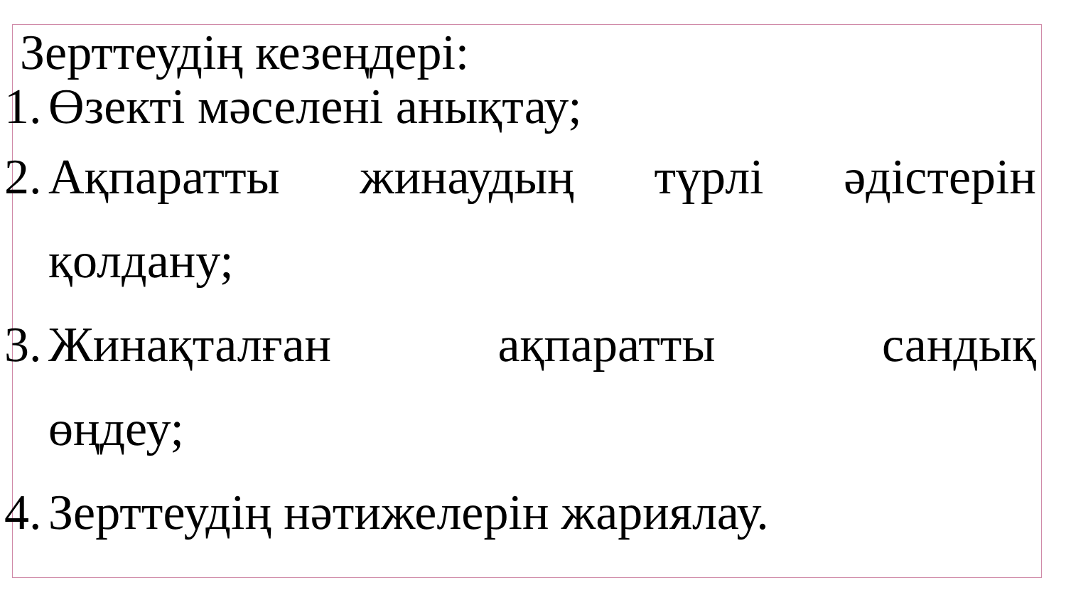Зерттеудің кезеңдері:
1. Өзекті мәселені анықтау;
2. Ақпаратты жинаудың түрлі әдістерін
қолдану;
3. Жинақталған ақпаратты сандық
өңдеу;
4. Зерттеудің нәтижелерін жариялау.